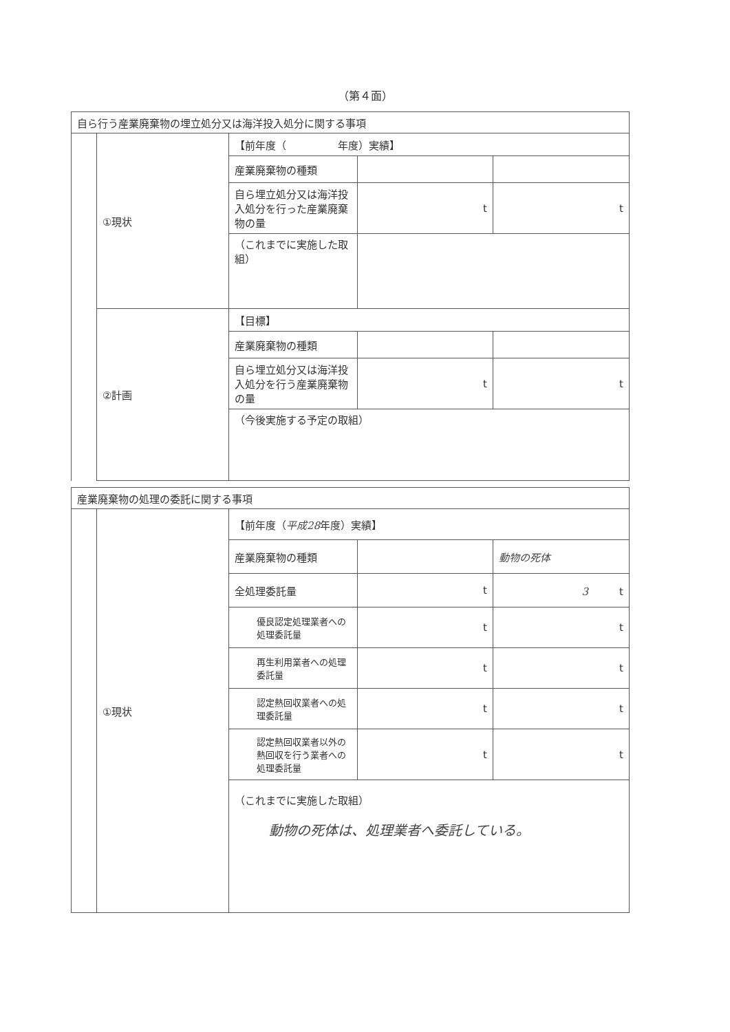（第４面）
| 自ら行う産業廃棄物の埋立処分又は海洋投入処分に関する事項 | | | | |
| | ①現状 | 【前年度（ 年度）実績】 | | |
| | | 産業廃棄物の種類 | | |
| | | 自ら埋立処分又は海洋投入処分を行った産業廃棄物の量 | t | t |
| | | （これまでに実施した取組） | | |
| | ②計画 | 【目標】 | | |
| | | 産業廃棄物の種類 | | |
| | | 自ら埋立処分又は海洋投入処分を行う産業廃棄物の量 | t | t |
| | | （今後実施する予定の取組） | | |
| 産業廃棄物の処理の委託に関する事項 | | | | |
| | ①現状 | 【前年度（ 平成28 年度）実績】 | | |
| | | 産業廃棄物の種類 | | 動物の死体 |
| | | 全処理委託量 | t | 3 t |
| | | 優良認定処理業者への処理委託量 | t | t |
| | | 再生利用業者への処理委託量 | t | t |
| | | 認定熱回収業者への処理委託量 | t | t |
| | | 認定熱回収業者以外の熱回収を行う業者への処理委託量 | t | t |
| | | （これまでに実施した取組） 動物の死体は、処理業者へ委託している。 | | |